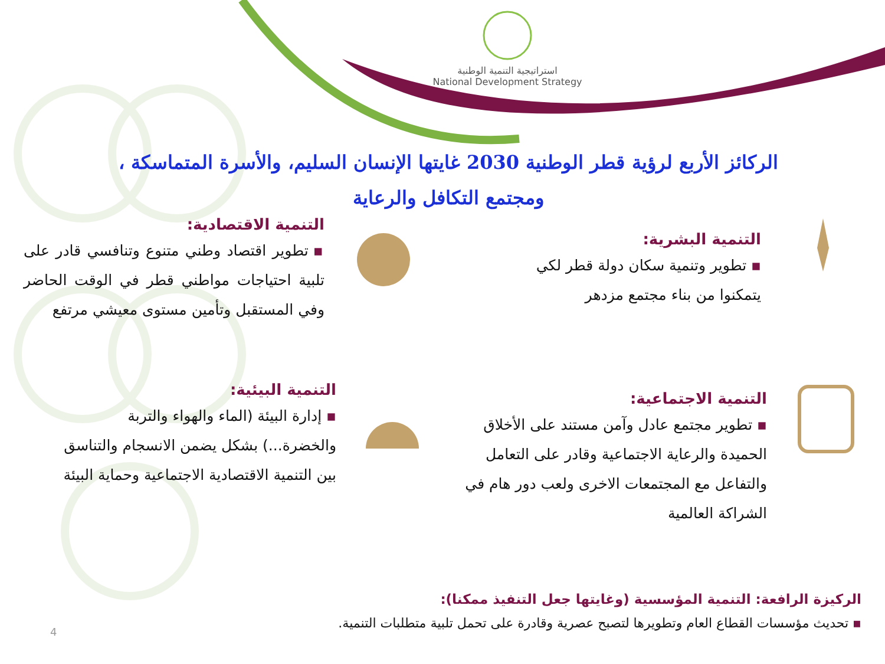استراتيجية التنمية الوطنية
National Development Strategy
الركائز الأربع لرؤية قطر الوطنية 2030 غايتها الإنسان السليم، والأسرة المتماسكة ، ومجتمع التكافل والرعاية
التنمية البشرية:
▪ تطوير وتنمية سكان دولة قطر لكي يتمكنوا من بناء مجتمع مزدهر
التنمية الاقتصادية:
▪ تطوير اقتصاد وطني متنوع وتنافسي قادر على تلبية احتياجات مواطني قطر في الوقت الحاضر وفي المستقبل وتأمين مستوى معيشي مرتفع
التنمية الاجتماعية:
▪ تطوير مجتمع عادل وآمن مستند على الأخلاق الحميدة والرعاية الاجتماعية وقادر على التعامل والتفاعل مع المجتمعات الاخرى ولعب دور هام في الشراكة العالمية
التنمية البيئية:
▪ إدارة البيئة (الماء والهواء والتربة والخضرة...) بشكل يضمن الانسجام والتناسق بين التنمية الاقتصادية الاجتماعية وحماية البيئة
الركيزة الرافعة: التنمية المؤسسية (وغايتها جعل التنفيذ ممكنا):
▪ تحديث مؤسسات القطاع العام وتطويرها لتصبح عصرية وقادرة على تحمل تلبية متطلبات التنمية.
4